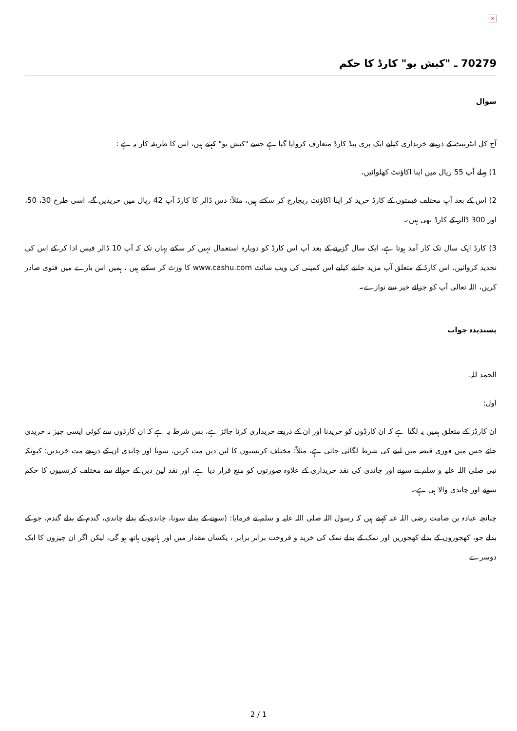×
70279 ـ "کیش یو" کارڈ کا حکم
سوال
آج کل انٹرنیٹ کے ذریعے خریداری کیلیے ایک پری پیڈ کارڈ متعارف کروایا گیا ہے جسے "کیش یو" کہتے ہیں، اس کا طریقہ کار یہ ہے :
1) پہلے آپ 55 ریال میں اپنا اکاؤنٹ کھلوائیں،
2) اس کے بعد آپ مختلف قیمتوں کے کارڈ خرید کر اپنا اکاؤنٹ ریچارج کر سکتے ہیں، مثلاً: دس ڈالر کا کارڈ آپ 42 ریال میں خریدیں گے، اسی طرح 30، 50، اور 300 ڈالر کے کارڈ بھی ہیں۔
3) کارڈ ایک سال تک کار آمد ہوتا ہے، ایک سال گزرنے کے بعد آپ اس کارڈ کو دوبارہ استعمال نہیں کر سکتے یہاں تک کہ آپ 10 ڈالر فیس ادا کر کے اس کی تجدید کروائیں، اس کارڈ کے متعلق آپ مزید جاننے کیلیے اس کمپنی کی ویب سائٹ www.cashu.com کا وزٹ کر سکتے ہیں ، ہمیں اس بارے میں فتوی صادر کریں، اللہ تعالی آپ کو جزائے خیر سے نوازے۔
پسندیدہ جواب
الحمد للہ.
اول:
ان کارڈز کے متعلق ہمیں یہ لگتا ہے کہ ان کارڈوں کو خریدنا اور ان کے ذریعے خریداری کرنا جائز ہے، بس شرط یہ ہے کہ ان کارڈوں سے کوئی ایسی چیز نہ خریدی جائے جس میں فوری قبضہ میں لینے کی شرط لگائی جاتی ہے، مثلاً: مختلف کرنسیوں کا لین دین مت کریں، سونا اور چاندی ان کے ذریعے مت خریدیں؛ کیونکہ نبی صلی اللہ علیہ و سلم نے سونے اور چاندی کی نقد خریداری کے علاوہ صورتوں کو منع قرار دیا ہے، اور نقد لین دین کے حوالے سے مختلف کرنسیوں کا حکم سونے اور چاندی والا ہی ہے۔
چنانچہ عبادہ بن صامت رضی اللہ عنہ کہتے ہیں کہ رسول اللہ صلی اللہ علیہ و سلم نے فرمایا: (سونے کے بدلے سونا، چاندی کے بدلے چاندی، گندم کے بدلے گندم، جو کے بدلے جو، کھجوروں کے بدلے کھجوریں اور نمک کے بدلے نمک کی خرید و فروخت برابر برابر ، یکساں مقدار میں اور ہاتھوں ہاتھ ہو گی، لیکن اگر ان چیزوں کا ایک دوسرے
2 / 1